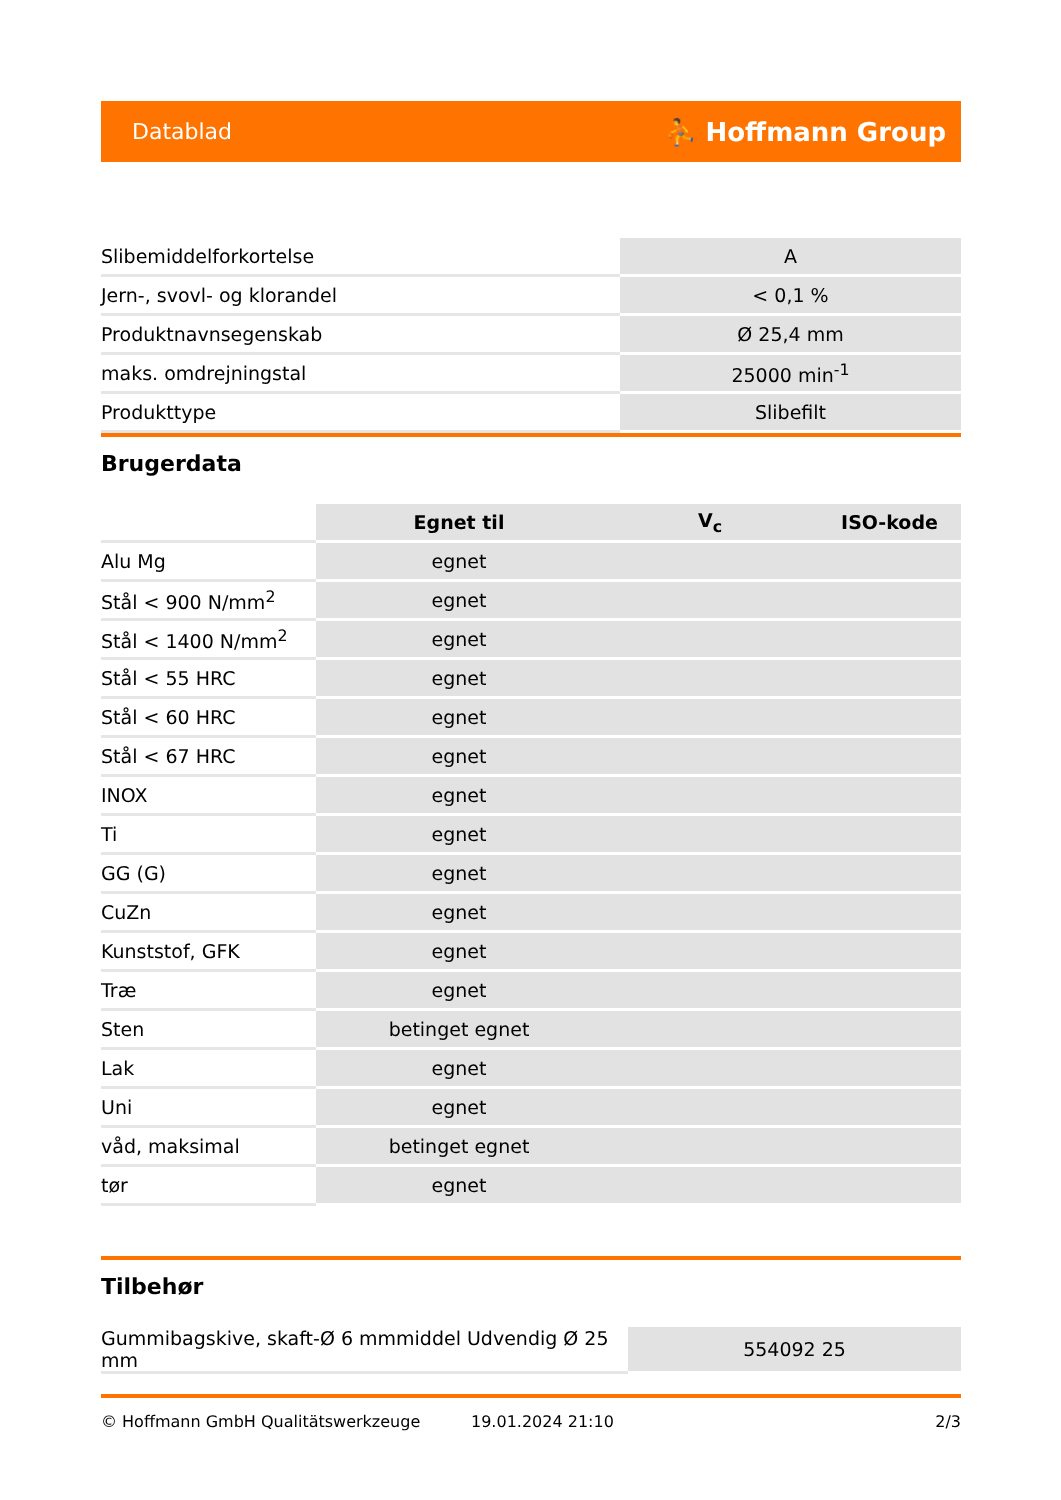Datablad ⛹ Hoffmann Group
| Slibemiddelforkortelse | A |
| Jern-, svovl- og klorandel | < 0,1 % |
| Produktnavnsegenskab | Ø 25,4 mm |
| maks. omdrejningstal | 25000 min<sup>-1</sup> |
| Produkttype | Slibefilt |
Brugerdata
| | Egnet til | V<sub>c</sub> | ISO-kode |
| --- | --- | --- | --- |
| Alu Mg | egnet | | |
| Stål < 900 N/mm<sup>2</sup> | egnet | | |
| Stål < 1400 N/mm<sup>2</sup> | egnet | | |
| Stål < 55 HRC | egnet | | |
| Stål < 60 HRC | egnet | | |
| Stål < 67 HRC | egnet | | |
| INOX | egnet | | |
| Ti | egnet | | |
| GG (G) | egnet | | |
| CuZn | egnet | | |
| Kunststof, GFK | egnet | | |
| Træ | egnet | | |
| Sten | betinget egnet | | |
| Lak | egnet | | |
| Uni | egnet | | |
| våd, maksimal | betinget egnet | | |
| tør | egnet | | |
Tilbehør
| Gummibagskive, skaft-Ø 6 mmmiddel Udvendig Ø 25 mm | 554092 25 |
© Hoffmann GmbH Qualitätswerkzeuge 19.01.2024 21:10 2/3